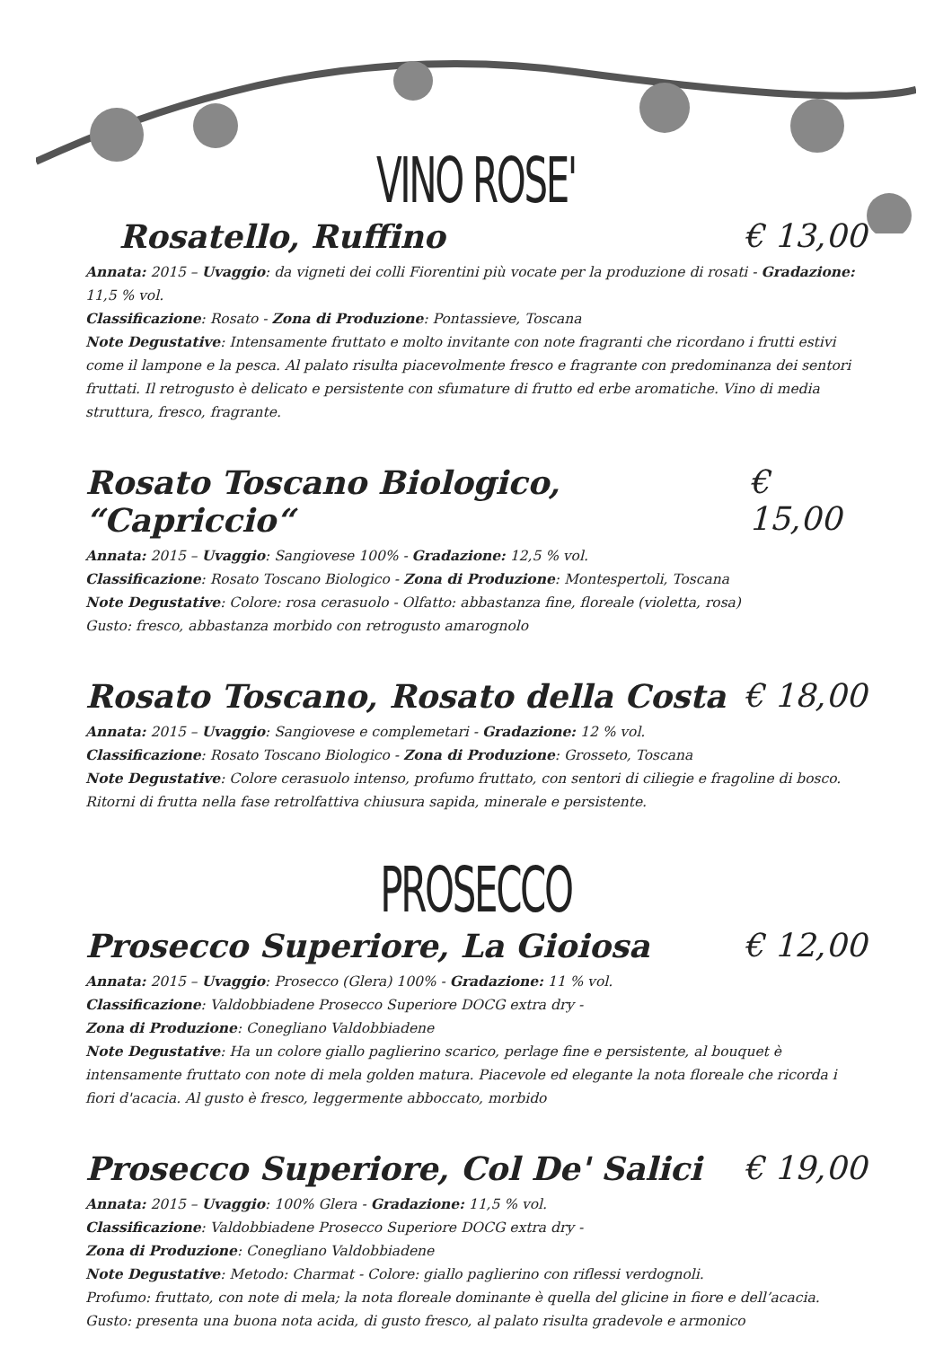VINO ROSE'
Rosatello, Ruffino € 13,00
Annata: 2015 – Uvaggio: da vigneti dei colli Fiorentini più vocate per la produzione di rosati - Gradazione: 11,5 % vol.
Classificazione: Rosato - Zona di Produzione: Pontassieve, Toscana
Note Degustative: Intensamente fruttato e molto invitante con note fragranti che ricordano i frutti estivi come il lampone e la pesca. Al palato risulta piacevolmente fresco e fragrante con predominanza dei sentori fruttati. Il retrogusto è delicato e persistente con sfumature di frutto ed erbe aromatiche. Vino di media struttura, fresco, fragrante.
Rosato Toscano Biologico, “Capriccio“€ 15,00
Annata: 2015 – Uvaggio: Sangiovese 100% - Gradazione: 12,5 % vol.
Classificazione: Rosato Toscano Biologico - Zona di Produzione: Montespertoli, Toscana
Note Degustative: Colore: rosa cerasuolo - Olfatto: abbastanza fine, floreale (violetta, rosa)
Gusto: fresco, abbastanza morbido con retrogusto amarognolo
Rosato Toscano, Rosato della Costa € 18,00
Annata: 2015 – Uvaggio: Sangiovese e complemetari - Gradazione: 12 % vol.
Classificazione: Rosato Toscano Biologico - Zona di Produzione: Grosseto, Toscana
Note Degustative: Colore cerasuolo intenso, profumo fruttato, con sentori di ciliegie e fragoline di bosco. Ritorni di frutta nella fase retrolfattiva chiusura sapida, minerale e persistente.
PROSECCO
Prosecco Superiore, La Gioiosa € 12,00
Annata: 2015 – Uvaggio: Prosecco (Glera) 100% - Gradazione: 11 % vol.
Classificazione: Valdobbiadene Prosecco Superiore DOCG extra dry -
Zona di Produzione: Conegliano Valdobbiadene
Note Degustative: Ha un colore giallo paglierino scarico, perlage fine e persistente, al bouquet è intensamente fruttato con note di mela golden matura. Piacevole ed elegante la nota floreale che ricorda i fiori d'acacia. Al gusto è fresco, leggermente abboccato, morbido
Prosecco Superiore, Col De' Salici € 19,00
Annata: 2015 – Uvaggio: 100% Glera - Gradazione: 11,5 % vol.
Classificazione: Valdobbiadene Prosecco Superiore DOCG extra dry -
Zona di Produzione: Conegliano Valdobbiadene
Note Degustative: Metodo: Charmat - Colore: giallo paglierino con riflessi verdognoli.
Profumo: fruttato, con note di mela; la nota floreale dominante è quella del glicine in fiore e dell’acacia.
Gusto: presenta una buona nota acida, di gusto fresco, al palato risulta gradevole e armonico